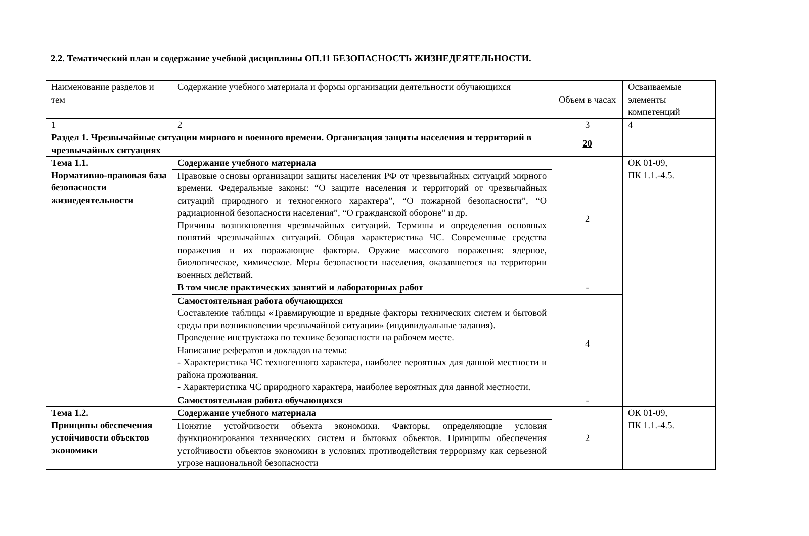2.2. Тематический план и содержание учебной дисциплины ОП.11 БЕЗОПАСНОСТЬ ЖИЗНЕДЕЯТЕЛЬНОСТИ.
| Наименование разделов и тем | Содержание учебного материала и формы организации деятельности обучающихся | Объем в часах | Осваиваемые элементы компетенций |
| 1 | 2 | 3 | 4 |
| Раздел 1. Чрезвычайные ситуации мирного и военного времени. Организация защиты населения и территорий в чрезвычайных ситуациях | | 20 | |
| Тема 1.1. Нормативно-правовая база безопасности жизнедеятельности | Содержание учебного материала | 2 | ОК 01-09, ПК 1.1.-4.5. |
| | Правовые основы организации защиты населения РФ от чрезвычайных ситуаций мирного времени. Федеральные законы: “О защите населения и территорий от чрезвычайных ситуаций природного и техногенного характера”, “О пожарной безопасности”, “О радиационной безопасности населения”, “О гражданской обороне” и др. Причины возникновения чрезвычайных ситуаций. Термины и определения основных понятий чрезвычайных ситуаций. Общая характеристика ЧС. Современные средства поражения и их поражающие факторы. Оружие массового поражения: ядерное, биологическое, химическое. Меры безопасности населения, оказавшегося на территории военных действий. | | |
| | В том числе практических занятий и лабораторных работ | - | |
| | Самостоятельная работа обучающихся Составление таблицы «Травмирующие и вредные факторы технических систем и бытовой среды при возникновении чрезвычайной ситуации» (индивидуальные задания). Проведение инструктажа по технике безопасности на рабочем месте. Написание рефератов и докладов на темы: - Характеристика ЧС техногенного характера, наиболее вероятных для данной местности и района проживания. - Характеристика ЧС природного характера, наиболее вероятных для данной местности. | 4 | |
| | Самостоятельная работа обучающихся | - | |
| Тема 1.2. Принципы обеспечения устойчивости объектов экономики | Содержание учебного материала | 2 | ОК 01-09, ПК 1.1.-4.5. |
| | Понятие устойчивости объекта экономики. Факторы, определяющие условия функционирования технических систем и бытовых объектов. Принципы обеспечения устойчивости объектов экономики в условиях противодействия терроризму как серьезной угрозе национальной безопасности | | |